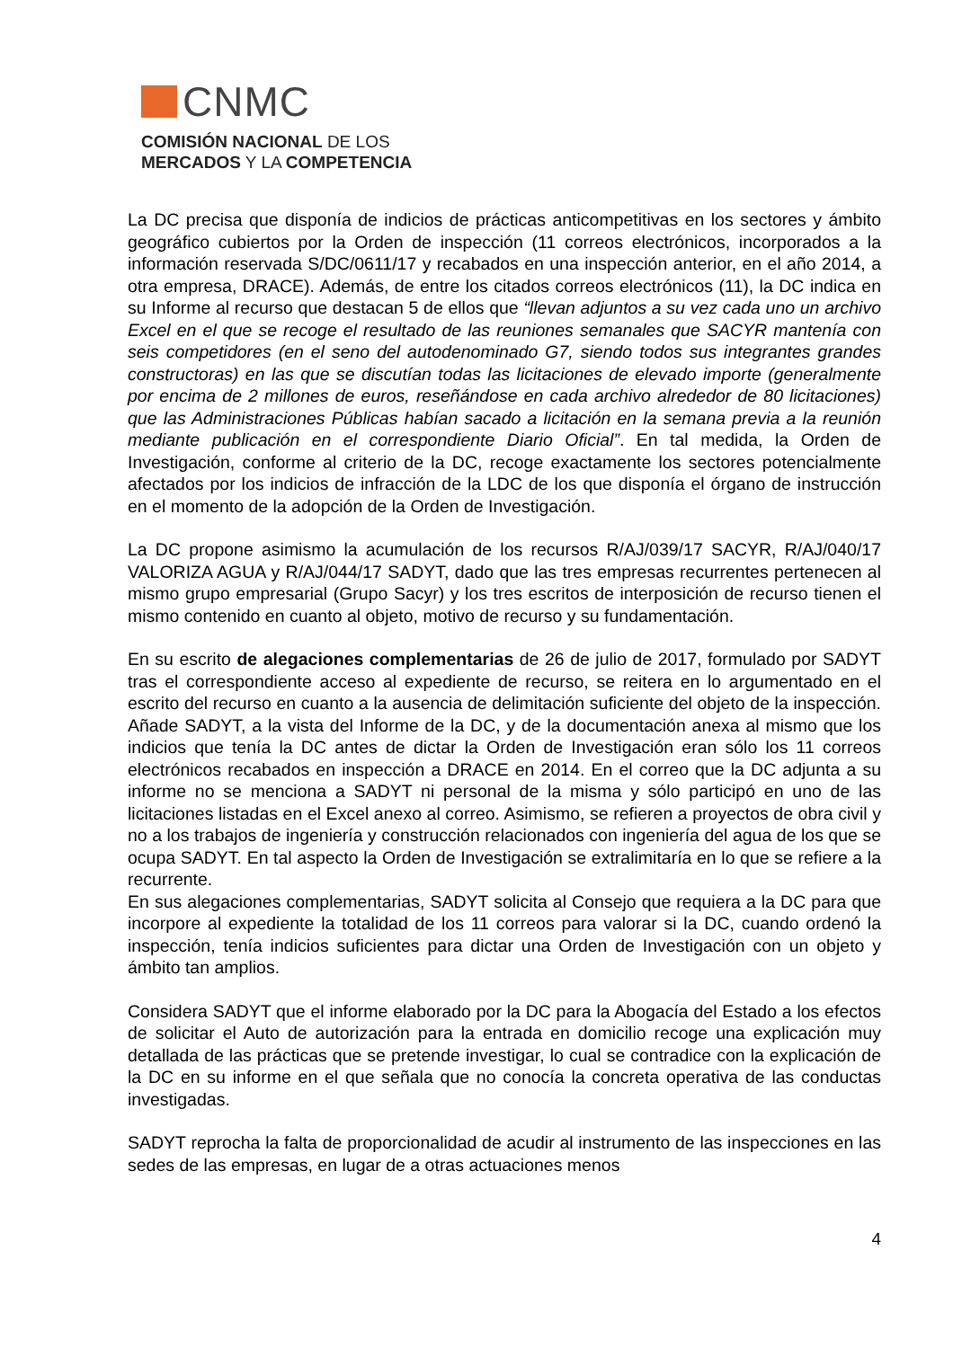CNMC
COMISIÓN NACIONAL DE LOS
MERCADOS Y LA COMPETENCIA
La DC precisa que disponía de indicios de prácticas anticompetitivas en los sectores y ámbito geográfico cubiertos por la Orden de inspección (11 correos electrónicos, incorporados a la información reservada S/DC/0611/17 y recabados en una inspección anterior, en el año 2014, a otra empresa, DRACE). Además, de entre los citados correos electrónicos (11), la DC indica en su Informe al recurso que destacan 5 de ellos que “llevan adjuntos a su vez cada uno un archivo Excel en el que se recoge el resultado de las reuniones semanales que SACYR mantenía con seis competidores (en el seno del autodenominado G7, siendo todos sus integrantes grandes constructoras) en las que se discutían todas las licitaciones de elevado importe (generalmente por encima de 2 millones de euros, reseñándose en cada archivo alrededor de 80 licitaciones) que las Administraciones Públicas habían sacado a licitación en la semana previa a la reunión mediante publicación en el correspondiente Diario Oficial”. En tal medida, la Orden de Investigación, conforme al criterio de la DC, recoge exactamente los sectores potencialmente afectados por los indicios de infracción de la LDC de los que disponía el órgano de instrucción en el momento de la adopción de la Orden de Investigación.
La DC propone asimismo la acumulación de los recursos R/AJ/039/17 SACYR, R/AJ/040/17 VALORIZA AGUA y R/AJ/044/17 SADYT, dado que las tres empresas recurrentes pertenecen al mismo grupo empresarial (Grupo Sacyr) y los tres escritos de interposición de recurso tienen el mismo contenido en cuanto al objeto, motivo de recurso y su fundamentación.
En su escrito de alegaciones complementarias de 26 de julio de 2017, formulado por SADYT tras el correspondiente acceso al expediente de recurso, se reitera en lo argumentado en el escrito del recurso en cuanto a la ausencia de delimitación suficiente del objeto de la inspección. Añade SADYT, a la vista del Informe de la DC, y de la documentación anexa al mismo que los indicios que tenía la DC antes de dictar la Orden de Investigación eran sólo los 11 correos electrónicos recabados en inspección a DRACE en 2014. En el correo que la DC adjunta a su informe no se menciona a SADYT ni personal de la misma y sólo participó en uno de las licitaciones listadas en el Excel anexo al correo. Asimismo, se refieren a proyectos de obra civil y no a los trabajos de ingeniería y construcción relacionados con ingeniería del agua de los que se ocupa SADYT. En tal aspecto la Orden de Investigación se extralimitaría en lo que se refiere a la recurrente.
En sus alegaciones complementarias, SADYT solicita al Consejo que requiera a la DC para que incorpore al expediente la totalidad de los 11 correos para valorar si la DC, cuando ordenó la inspección, tenía indicios suficientes para dictar una Orden de Investigación con un objeto y ámbito tan amplios.
Considera SADYT que el informe elaborado por la DC para la Abogacía del Estado a los efectos de solicitar el Auto de autorización para la entrada en domicilio recoge una explicación muy detallada de las prácticas que se pretende investigar, lo cual se contradice con la explicación de la DC en su informe en el que señala que no conocía la concreta operativa de las conductas investigadas.
SADYT reprocha la falta de proporcionalidad de acudir al instrumento de las inspecciones en las sedes de las empresas, en lugar de a otras actuaciones menos
4